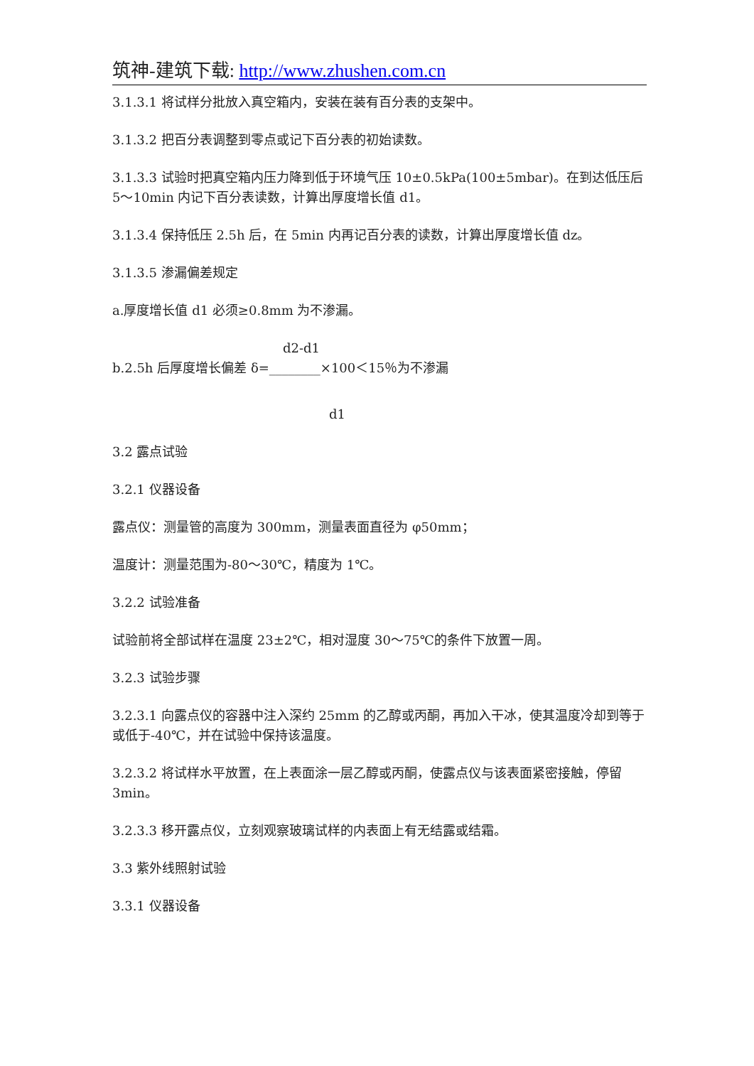筑神-建筑下载: http://www.zhushen.com.cn
3.1.3.1 将试样分批放入真空箱内，安装在装有百分表的支架中。
3.1.3.2 把百分表调整到零点或记下百分表的初始读数。
3.1.3.3 试验时把真空箱内压力降到低于环境气压 10±0.5kPa(100±5mbar)。在到达低压后 5～10min 内记下百分表读数，计算出厚度增长值 d1。
3.1.3.4 保持低压 2.5h 后，在 5min 内再记百分表的读数，计算出厚度增长值 dz。
3.1.3.5 渗漏偏差规定
a.厚度增长值 d1 必须≥0.8mm 为不渗漏。
d2-d1
b.2.5h 后厚度增长偏差 δ=________×100＜15％为不渗漏
d1
3.2 露点试验
3.2.1 仪器设备
露点仪：测量管的高度为 300mm，测量表面直径为 φ50mm；
温度计：测量范围为-80～30℃，精度为 1℃。
3.2.2 试验准备
试验前将全部试样在温度 23±2℃，相对湿度 30～75℃的条件下放置一周。
3.2.3 试验步骤
3.2.3.1 向露点仪的容器中注入深约 25mm 的乙醇或丙酮，再加入干冰，使其温度冷却到等于或低于-40℃，并在试验中保持该温度。
3.2.3.2 将试样水平放置，在上表面涂一层乙醇或丙酮，使露点仪与该表面紧密接触，停留 3min。
3.2.3.3 移开露点仪，立刻观察玻璃试样的内表面上有无结露或结霜。
3.3 紫外线照射试验
3.3.1 仪器设备